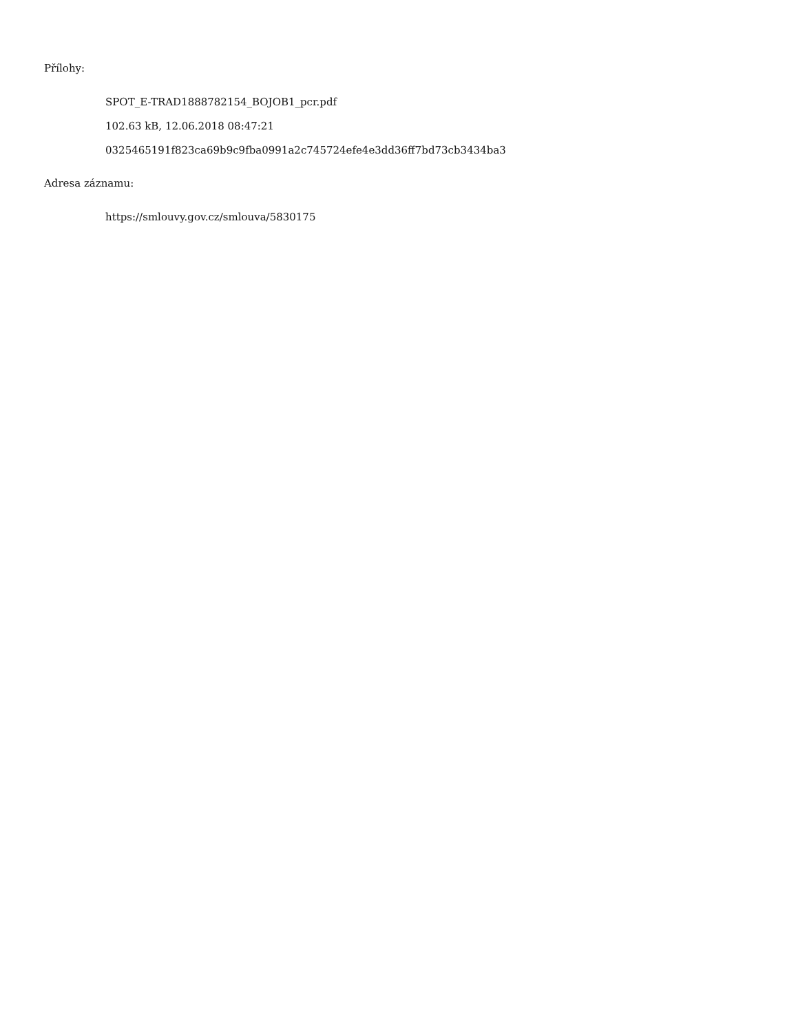Přílohy:
SPOT_E-TRAD1888782154_BOJOB1_pcr.pdf
102.63 kB, 12.06.2018 08:47:21
0325465191f823ca69b9c9fba0991a2c745724efe4e3dd36ff7bd73cb3434ba3
Adresa záznamu:
https://smlouvy.gov.cz/smlouva/5830175